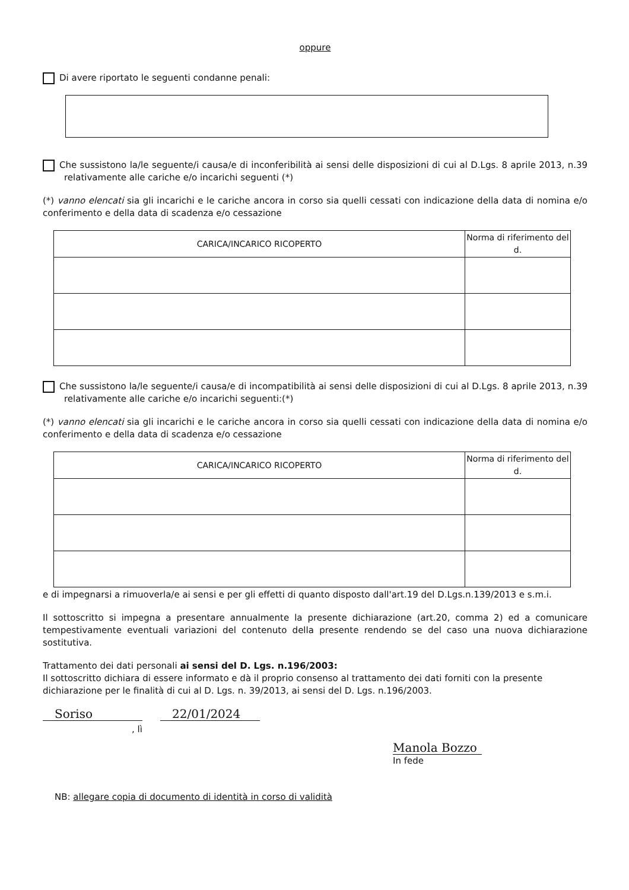oppure
Di avere riportato le seguenti condanne penali:
Che sussistono la/le seguente/i causa/e di inconferibilità ai sensi delle disposizioni di cui al D.Lgs. 8 aprile 2013, n.39 relativamente alle cariche e/o incarichi seguenti (*)
(*) vanno elencati sia gli incarichi e le cariche ancora in corso sia quelli cessati con indicazione della data di nomina e/o conferimento e della data di scadenza e/o cessazione
| CARICA/INCARICO RICOPERTO | Norma di riferimento del d. |
| --- | --- |
Che sussistono la/le seguente/i causa/e di incompatibilità ai sensi delle disposizioni di cui al D.Lgs. 8 aprile 2013, n.39 relativamente alle cariche e/o incarichi seguenti:(*)
(*) vanno elencati sia gli incarichi e le cariche ancora in corso sia quelli cessati con indicazione della data di nomina e/o conferimento e della data di scadenza e/o cessazione
| CARICA/INCARICO RICOPERTO | Norma di riferimento del d. |
| --- | --- |
e di impegnarsi a rimuoverla/e ai sensi e per gli effetti di quanto disposto dall'art.19 del D.Lgs.n.139/2013 e s.m.i.
Il sottoscritto si impegna a presentare annualmente la presente dichiarazione (art.20, comma 2) ed a comunicare tempestivamente eventuali variazioni del contenuto della presente rendendo se del caso una nuova dichiarazione sostitutiva.
Trattamento dei dati personali ai sensi del D. Lgs. n.196/2003:
Il sottoscritto dichiara di essere informato e dà il proprio consenso al trattamento dei dati forniti con la presente dichiarazione per le finalità di cui al D. Lgs. n. 39/2013, ai sensi del D. Lgs. n.196/2003.
Soriso 22/01/2024
, lì
Manola Bozzo
In fede
NB: allegare copia di documento di identità in corso di validità